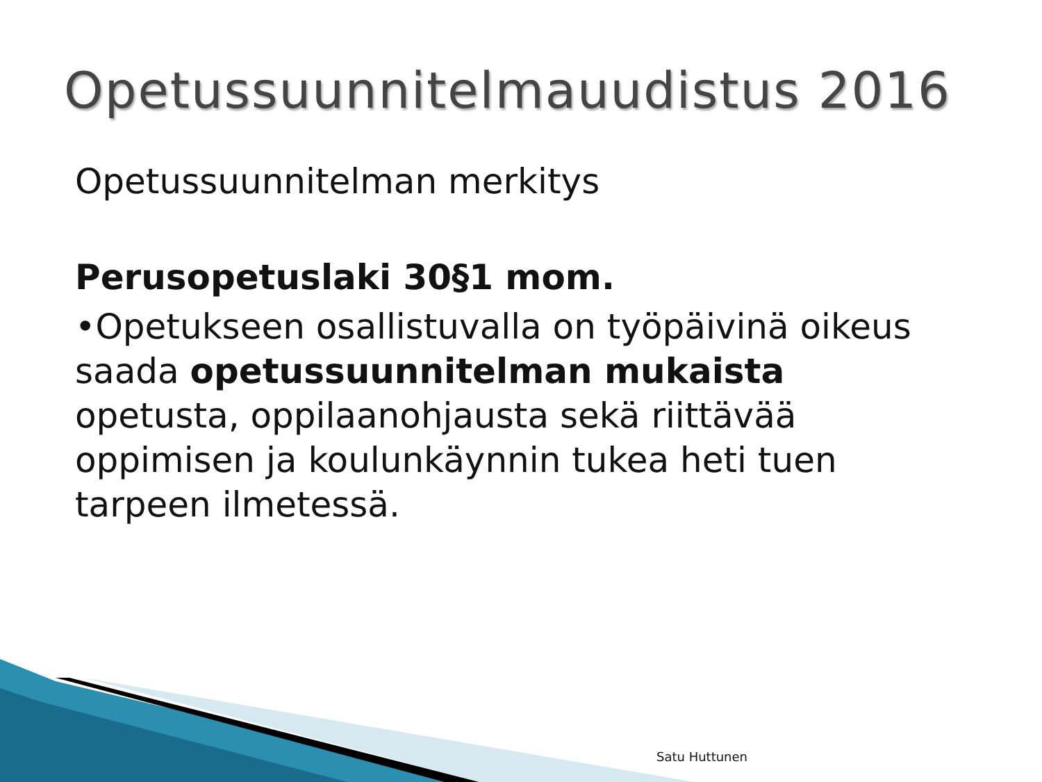Opetussuunnitelmauudistus 2016
Opetussuunnitelman merkitys
Perusopetuslaki 30§1 mom.
•Opetukseen osallistuvalla on työpäivinä oikeus saada opetussuunnitelman mukaista opetusta, oppilaanohjausta sekä riittävää oppimisen ja koulunkäynnin tukea heti tuen tarpeen ilmetessä.
Satu Huttunen